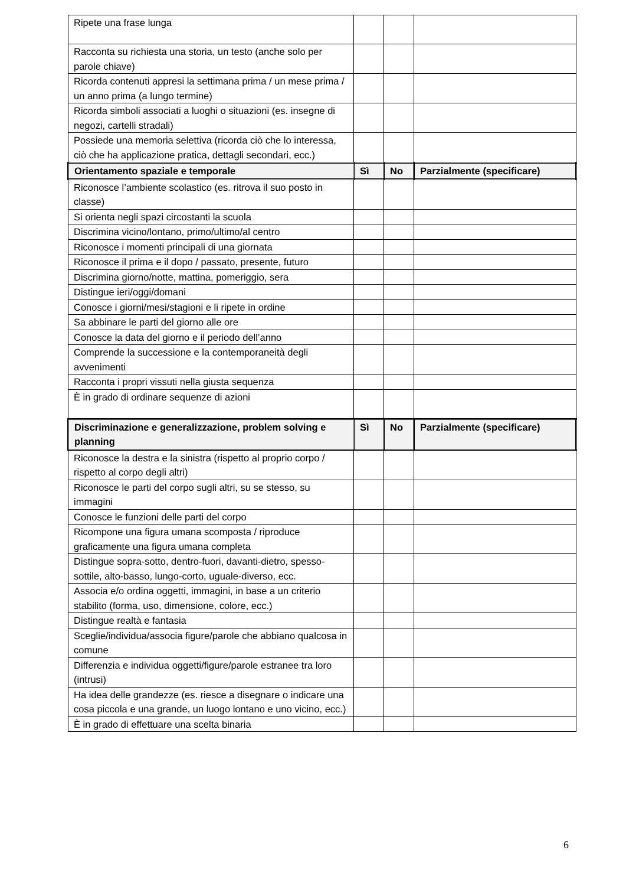| Ripete una frase lunga | | | |
| Racconta su richiesta una storia, un testo (anche solo per parole chiave) | | | |
| Ricorda contenuti appresi la settimana prima / un mese prima / un anno prima (a lungo termine) | | | |
| Ricorda simboli associati a luoghi o situazioni (es. insegne di negozi, cartelli stradali) | | | |
| Possiede una memoria selettiva (ricorda ciò che lo interessa, ciò che ha applicazione pratica, dettagli secondari, ecc.) | | | |
| Orientamento spaziale e temporale | Sì | No | Parzialmente (specificare) |
| Riconosce l’ambiente scolastico (es. ritrova il suo posto in classe) | | | |
| Si orienta negli spazi circostanti la scuola | | | |
| Discrimina vicino/lontano, primo/ultimo/al centro | | | |
| Riconosce i momenti principali di una giornata | | | |
| Riconosce il prima e il dopo / passato, presente, futuro | | | |
| Discrimina giorno/notte, mattina, pomeriggio, sera | | | |
| Distingue ieri/oggi/domani | | | |
| Conosce i giorni/mesi/stagioni e li ripete in ordine | | | |
| Sa abbinare le parti del giorno alle ore | | | |
| Conosce la data del giorno e il periodo dell’anno | | | |
| Comprende la successione e la contemporaneità degli avvenimenti | | | |
| Racconta i propri vissuti nella giusta sequenza | | | |
| È in grado di ordinare sequenze di azioni | | | |
| Discriminazione e generalizzazione, problem solving e planning | Sì | No | Parzialmente (specificare) |
| Riconosce la destra e la sinistra (rispetto al proprio corpo / rispetto al corpo degli altri) | | | |
| Riconosce le parti del corpo sugli altri, su se stesso, su immagini | | | |
| Conosce le funzioni delle parti del corpo | | | |
| Ricompone una figura umana scomposta / riproduce graficamente una figura umana completa | | | |
| Distingue sopra-sotto, dentro-fuori, davanti-dietro, spesso-sottile, alto-basso, lungo-corto, uguale-diverso, ecc. | | | |
| Associa e/o ordina oggetti, immagini, in base a un criterio stabilito (forma, uso, dimensione, colore, ecc.) | | | |
| Distingue realtà e fantasia | | | |
| Sceglie/individua/associa figure/parole che abbiano qualcosa in comune | | | |
| Differenzia e individua oggetti/figure/parole estranee tra loro (intrusi) | | | |
| Ha idea delle grandezze (es. riesce a disegnare o indicare una cosa piccola e una grande, un luogo lontano e uno vicino, ecc.) | | | |
| È in grado di effettuare una scelta binaria | | | |
6